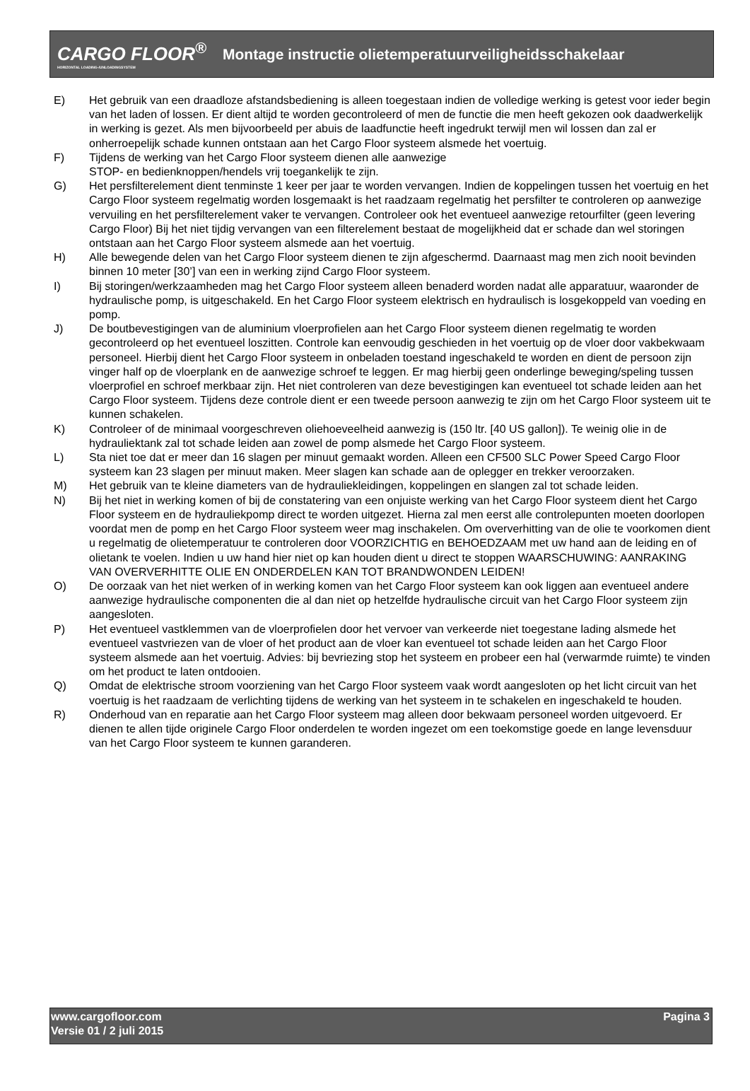CARGO FLOOR<sup>®</sup>
HORIZONTAL LOADING-/UNLOADINGSYSTEM
Montage instructie olietemperatuurveiligheidsschakelaar
E) Het gebruik van een draadloze afstandsbediening is alleen toegestaan indien de volledige werking is getest voor ieder begin van het laden of lossen. Er dient altijd te worden gecontroleerd of men de functie die men heeft gekozen ook daadwerkelijk in werking is gezet. Als men bijvoorbeeld per abuis de laadfunctie heeft ingedrukt terwijl men wil lossen dan zal er onherroepelijk schade kunnen ontstaan aan het Cargo Floor systeem alsmede het voertuig.
F) Tijdens de werking van het Cargo Floor systeem dienen alle aanwezige
STOP- en bedienknoppen/hendels vrij toegankelijk te zijn.
G) Het persfilterelement dient tenminste 1 keer per jaar te worden vervangen. Indien de koppelingen tussen het voertuig en het Cargo Floor systeem regelmatig worden losgemaakt is het raadzaam regelmatig het persfilter te controleren op aanwezige vervuiling en het persfilterelement vaker te vervangen. Controleer ook het eventueel aanwezige retourfilter (geen levering Cargo Floor) Bij het niet tijdig vervangen van een filterelement bestaat de mogelijkheid dat er schade dan wel storingen ontstaan aan het Cargo Floor systeem alsmede aan het voertuig.
H) Alle bewegende delen van het Cargo Floor systeem dienen te zijn afgeschermd. Daarnaast mag men zich nooit bevinden binnen 10 meter [30’] van een in werking zijnd Cargo Floor systeem.
I) Bij storingen/werkzaamheden mag het Cargo Floor systeem alleen benaderd worden nadat alle apparatuur, waaronder de hydraulische pomp, is uitgeschakeld. En het Cargo Floor systeem elektrisch en hydraulisch is losgekoppeld van voeding en pomp.
J) De boutbevestigingen van de aluminium vloerprofielen aan het Cargo Floor systeem dienen regelmatig te worden gecontroleerd op het eventueel loszitten. Controle kan eenvoudig geschieden in het voertuig op de vloer door vakbekwaam personeel. Hierbij dient het Cargo Floor systeem in onbeladen toestand ingeschakeld te worden en dient de persoon zijn vinger half op de vloerplank en de aanwezige schroef te leggen. Er mag hierbij geen onderlinge beweging/speling tussen vloerprofiel en schroef merkbaar zijn. Het niet controleren van deze bevestigingen kan eventueel tot schade leiden aan het Cargo Floor systeem. Tijdens deze controle dient er een tweede persoon aanwezig te zijn om het Cargo Floor systeem uit te kunnen schakelen.
K) Controleer of de minimaal voorgeschreven oliehoeveelheid aanwezig is (150 ltr. [40 US gallon]). Te weinig olie in de hydrauliektank zal tot schade leiden aan zowel de pomp alsmede het Cargo Floor systeem.
L) Sta niet toe dat er meer dan 16 slagen per minuut gemaakt worden. Alleen een CF500 SLC Power Speed Cargo Floor systeem kan 23 slagen per minuut maken. Meer slagen kan schade aan de oplegger en trekker veroorzaken.
M) Het gebruik van te kleine diameters van de hydrauliekleidingen, koppelingen en slangen zal tot schade leiden.
N) Bij het niet in werking komen of bij de constatering van een onjuiste werking van het Cargo Floor systeem dient het Cargo Floor systeem en de hydrauliekpomp direct te worden uitgezet. Hierna zal men eerst alle controlepunten moeten doorlopen voordat men de pomp en het Cargo Floor systeem weer mag inschakelen. Om oververhitting van de olie te voorkomen dient u regelmatig de olietemperatuur te controleren door VOORZICHTIG en BEHOEDZAAM met uw hand aan de leiding en of olietank te voelen. Indien u uw hand hier niet op kan houden dient u direct te stoppen WAARSCHUWING: AANRAKING VAN OVERVERHITTE OLIE EN ONDERDELEN KAN TOT BRANDWONDEN LEIDEN!
O) De oorzaak van het niet werken of in werking komen van het Cargo Floor systeem kan ook liggen aan eventueel andere aanwezige hydraulische componenten die al dan niet op hetzelfde hydraulische circuit van het Cargo Floor systeem zijn aangesloten.
P) Het eventueel vastklemmen van de vloerprofielen door het vervoer van verkeerde niet toegestane lading alsmede het eventueel vastvriezen van de vloer of het product aan de vloer kan eventueel tot schade leiden aan het Cargo Floor systeem alsmede aan het voertuig. Advies: bij bevriezing stop het systeem en probeer een hal (verwarmde ruimte) te vinden om het product te laten ontdooien.
Q) Omdat de elektrische stroom voorziening van het Cargo Floor systeem vaak wordt aangesloten op het licht circuit van het voertuig is het raadzaam de verlichting tijdens de werking van het systeem in te schakelen en ingeschakeld te houden.
R) Onderhoud van en reparatie aan het Cargo Floor systeem mag alleen door bekwaam personeel worden uitgevoerd. Er dienen te allen tijde originele Cargo Floor onderdelen te worden ingezet om een toekomstige goede en lange levensduur van het Cargo Floor systeem te kunnen garanderen.
Pagina 3 www.cargofloor.com
Versie 01 / 2 juli 2015